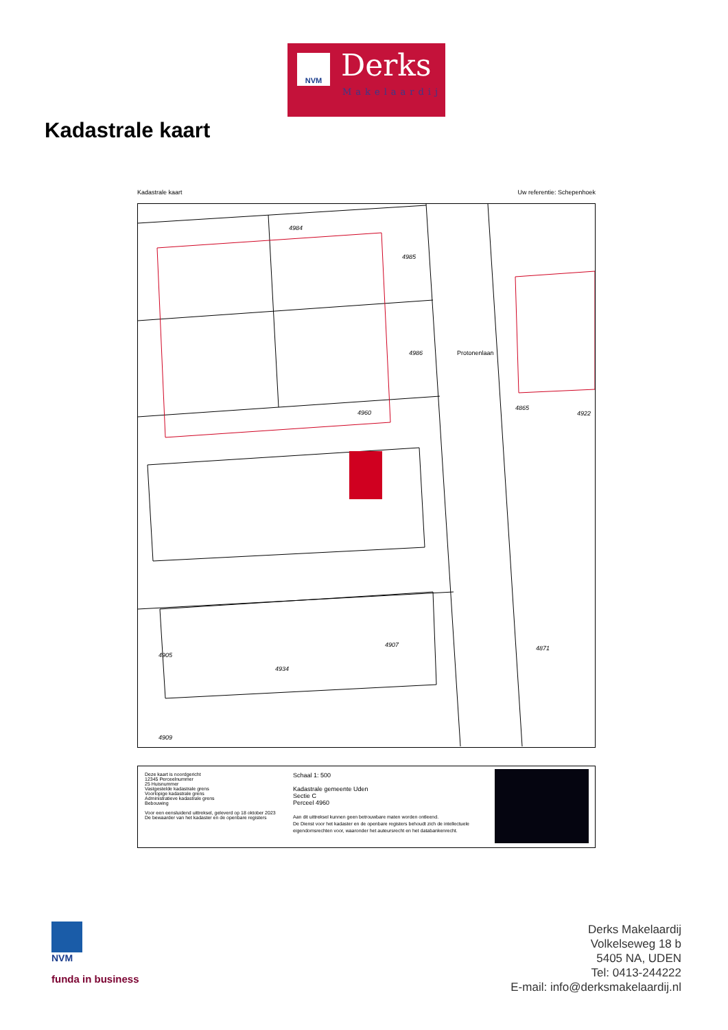NVM Derks
Makelaardij
Kadastrale kaart
Kadastrale kaart Uw referentie: Schepenhoek
4984
4985
4986
4960
Protonenlaan
4865
4922
4871
4905
4934
4907
4909
Deze kaart is noordgericht
12345 Perceelnummer
25 Huisnummer
Vastgestelde kadastrale grens
Voorlopige kadastrale grens
Administratieve kadastrale grens
Bebouwing
Voor een eensluidend uittreksel, geleverd op 18 oktober 2023
De bewaarder van het kadaster en de openbare registers
Schaal 1: 500
Kadastrale gemeente Uden
Sectie C
Perceel 4960
Aan dit uittreksel kunnen geen betrouwbare maten worden ontleend.
De Dienst voor het kadaster en de openbare registers behoudt zich de intellectuele
eigendomsrechten voor, waaronder het auteursrecht en het databankenrecht.
NVM
funda in business
Derks Makelaardij
Volkelseweg 18 b
5405 NA, UDEN
Tel: 0413-244222
E-mail: info@derksmakelaardij.nl